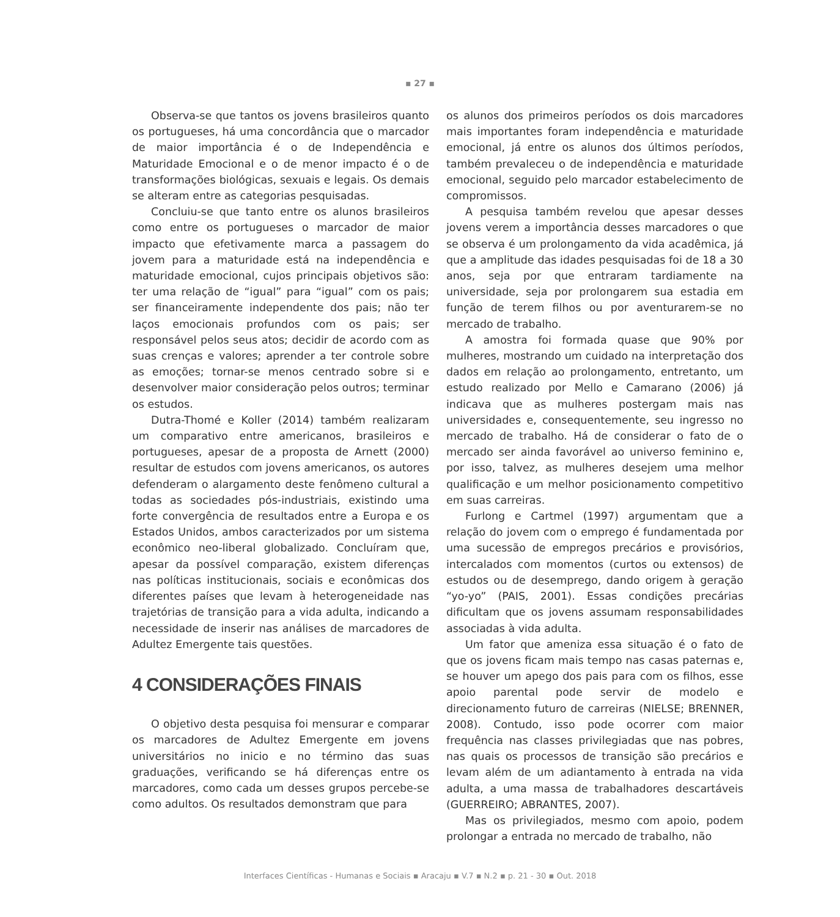▪ 27 ▪
Observa-se que tantos os jovens brasileiros quanto os portugueses, há uma concordância que o marcador de maior importância é o de Independência e Maturidade Emocional e o de menor impacto é o de transformações biológicas, sexuais e legais. Os demais se alteram entre as categorias pesquisadas.
Concluiu-se que tanto entre os alunos brasileiros como entre os portugueses o marcador de maior impacto que efetivamente marca a passagem do jovem para a maturidade está na independência e maturidade emocional, cujos principais objetivos são: ter uma relação de “igual” para “igual” com os pais; ser financeiramente independente dos pais; não ter laços emocionais profundos com os pais; ser responsável pelos seus atos; decidir de acordo com as suas crenças e valores; aprender a ter controle sobre as emoções; tornar-se menos centrado sobre si e desenvolver maior consideração pelos outros; terminar os estudos.
Dutra-Thomé e Koller (2014) também realizaram um comparativo entre americanos, brasileiros e portugueses, apesar de a proposta de Arnett (2000) resultar de estudos com jovens americanos, os autores defenderam o alargamento deste fenômeno cultural a todas as sociedades pós-industriais, existindo uma forte convergência de resultados entre a Europa e os Estados Unidos, ambos caracterizados por um sistema econômico neo-liberal globalizado. Concluíram que, apesar da possível comparação, existem diferenças nas políticas institucionais, sociais e econômicas dos diferentes países que levam à heterogeneidade nas trajetórias de transição para a vida adulta, indicando a necessidade de inserir nas análises de marcadores de Adultez Emergente tais questões.
4 CONSIDERAÇÕES FINAIS
O objetivo desta pesquisa foi mensurar e comparar os marcadores de Adultez Emergente em jovens universitários no inicio e no término das suas graduações, verificando se há diferenças entre os marcadores, como cada um desses grupos percebe-se como adultos. Os resultados demonstram que para
os alunos dos primeiros períodos os dois marcadores mais importantes foram independência e maturidade emocional, já entre os alunos dos últimos períodos, também prevaleceu o de independência e maturidade emocional, seguido pelo marcador estabelecimento de compromissos.
A pesquisa também revelou que apesar desses jovens verem a importância desses marcadores o que se observa é um prolongamento da vida acadêmica, já que a amplitude das idades pesquisadas foi de 18 a 30 anos, seja por que entraram tardiamente na universidade, seja por prolongarem sua estadia em função de terem filhos ou por aventurarem-se no mercado de trabalho.
A amostra foi formada quase que 90% por mulheres, mostrando um cuidado na interpretação dos dados em relação ao prolongamento, entretanto, um estudo realizado por Mello e Camarano (2006) já indicava que as mulheres postergam mais nas universidades e, consequentemente, seu ingresso no mercado de trabalho. Há de considerar o fato de o mercado ser ainda favorável ao universo feminino e, por isso, talvez, as mulheres desejem uma melhor qualificação e um melhor posicionamento competitivo em suas carreiras.
Furlong e Cartmel (1997) argumentam que a relação do jovem com o emprego é fundamentada por uma sucessão de empregos precários e provisórios, intercalados com momentos (curtos ou extensos) de estudos ou de desemprego, dando origem à geração “yo-yo” (PAIS, 2001). Essas condições precárias dificultam que os jovens assumam responsabilidades associadas à vida adulta.
Um fator que ameniza essa situação é o fato de que os jovens ficam mais tempo nas casas paternas e, se houver um apego dos pais para com os filhos, esse apoio parental pode servir de modelo e direcionamento futuro de carreiras (NIELSE; BRENNER, 2008). Contudo, isso pode ocorrer com maior frequência nas classes privilegiadas que nas pobres, nas quais os processos de transição são precários e levam além de um adiantamento à entrada na vida adulta, a uma massa de trabalhadores descartáveis (GUERREIRO; ABRANTES, 2007).
Mas os privilegiados, mesmo com apoio, podem prolongar a entrada no mercado de trabalho, não
Interfaces Científicas - Humanas e Sociais ▪ Aracaju ▪ V.7 ▪ N.2 ▪ p. 21 - 30 ▪ Out. 2018